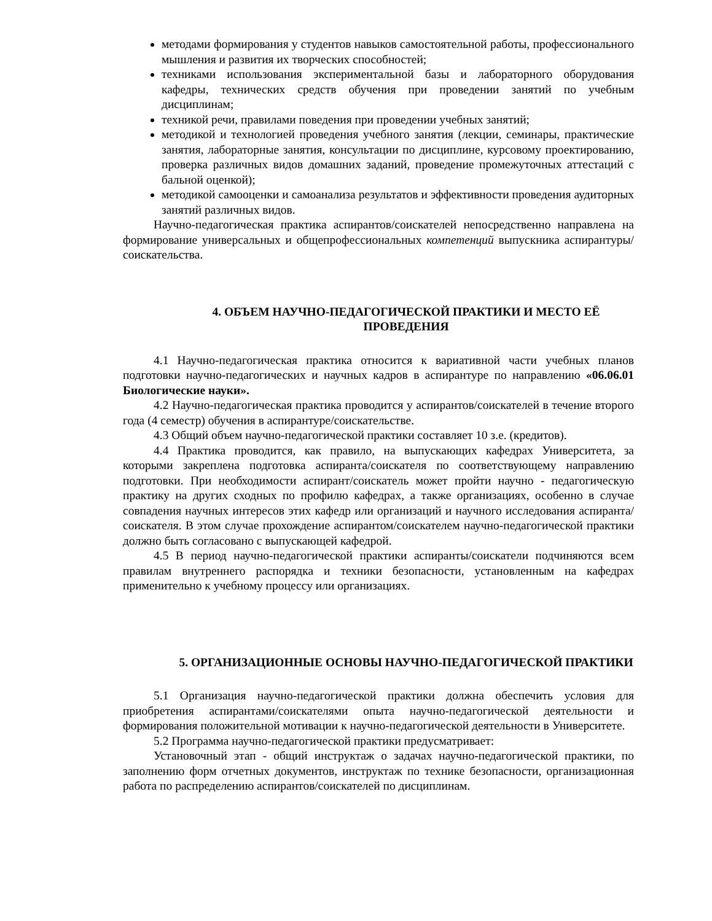методами формирования у студентов навыков самостоятельной работы, профессионального мышления и развития их творческих способностей;
техниками использования экспериментальной базы и лабораторного оборудования кафедры, технических средств обучения при проведении занятий по учебным дисциплинам;
техникой речи, правилами поведения при проведении учебных занятий;
методикой и технологией проведения учебного занятия (лекции, семинары, практические занятия, лабораторные занятия, консультации по дисциплине, курсовому проектированию, проверка различных видов домашних заданий, проведение промежуточных аттестаций с бальной оценкой);
методикой самооценки и самоанализа результатов и эффективности проведения аудиторных занятий различных видов.
Научно-педагогическая практика аспирантов/соискателей непосредственно направлена на формирование универсальных и общепрофессиональных компетенций выпускника аспирантуры/соискательства.
4. ОБЪЕМ НАУЧНО-ПЕДАГОГИЧЕСКОЙ ПРАКТИКИ И МЕСТО ЕЁ ПРОВЕДЕНИЯ
4.1 Научно-педагогическая практика относится к вариативной части учебных планов подготовки научно-педагогических и научных кадров в аспирантуре по направлению «06.06.01 Биологические науки».
4.2 Научно-педагогическая практика проводится у аспирантов/соискателей в течение второго года (4 семестр) обучения в аспирантуре/соискательстве.
4.3 Общий объем научно-педагогической практики составляет 10 з.е. (кредитов).
4.4 Практика проводится, как правило, на выпускающих кафедрах Университета, за которыми закреплена подготовка аспиранта/соискателя по соответствующему направлению подготовки. При необходимости аспирант/соискатель может пройти научно - педагогическую практику на других сходных по профилю кафедрах, а также организациях, особенно в случае совпадения научных интересов этих кафедр или организаций и научного исследования аспиранта/соискателя. В этом случае прохождение аспирантом/соискателем научно-педагогической практики должно быть согласовано с выпускающей кафедрой.
4.5 В период научно-педагогической практики аспиранты/соискатели подчиняются всем правилам внутреннего распорядка и техники безопасности, установленным на кафедрах применительно к учебному процессу или организациях.
5. ОРГАНИЗАЦИОННЫЕ ОСНОВЫ НАУЧНО-ПЕДАГОГИЧЕСКОЙ ПРАКТИКИ
5.1 Организация научно-педагогической практики должна обеспечить условия для приобретения аспирантами/соискателями опыта научно-педагогической деятельности и формирования положительной мотивации к научно-педагогической деятельности в Университете.
5.2 Программа научно-педагогической практики предусматривает:
Установочный этап - общий инструктаж о задачах научно-педагогической практики, по заполнению форм отчетных документов, инструктаж по технике безопасности, организационная работа по распределению аспирантов/соискателей по дисциплинам.